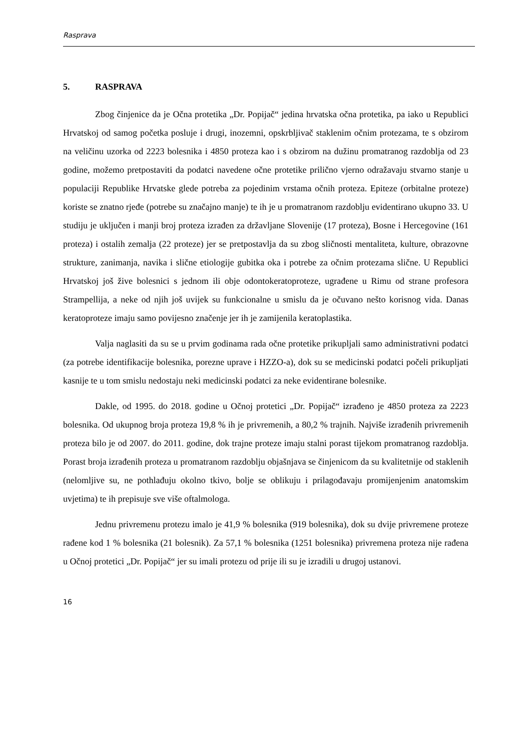Rasprava
5. RASPRAVA
Zbog činjenice da je Očna protetika „Dr. Popijač“ jedina hrvatska očna protetika, pa iako u Republici Hrvatskoj od samog početka posluje i drugi, inozemni, opskrbljivač staklenim očnim protezama, te s obzirom na veličinu uzorka od 2223 bolesnika i 4850 proteza kao i s obzirom na dužinu promatranog razdoblja od 23 godine, možemo pretpostaviti da podatci navedene očne protetike prilično vjerno odražavaju stvarno stanje u populaciji Republike Hrvatske glede potreba za pojedinim vrstama očnih proteza. Epiteze (orbitalne proteze) koriste se znatno rjeđe (potrebe su značajno manje) te ih je u promatranom razdoblju evidentirano ukupno 33. U studiju je uključen i manji broj proteza izrađen za državljane Slovenije (17 proteza), Bosne i Hercegovine (161 proteza) i ostalih zemalja (22 proteze) jer se pretpostavlja da su zbog sličnosti mentaliteta, kulture, obrazovne strukture, zanimanja, navika i slične etiologije gubitka oka i potrebe za očnim protezama slične. U Republici Hrvatskoj još žive bolesnici s jednom ili obje odontokeratoproteze, ugrađene u Rimu od strane profesora Strampellija, a neke od njih još uvijek su funkcionalne u smislu da je očuvano nešto korisnog vida. Danas keratoproteze imaju samo povijesno značenje jer ih je zamijenila keratoplastika.
Valja naglasiti da su se u prvim godinama rada očne protetike prikupljali samo administrativni podatci (za potrebe identifikacije bolesnika, porezne uprave i HZZO-a), dok su se medicinski podatci počeli prikupljati kasnije te u tom smislu nedostaju neki medicinski podatci za neke evidentirane bolesnike.
Dakle, od 1995. do 2018. godine u Očnoj protetici „Dr. Popijač“ izrađeno je 4850 proteza za 2223 bolesnika. Od ukupnog broja proteza 19,8 % ih je privremenih, a 80,2 % trajnih. Najviše izrađenih privremenih proteza bilo je od 2007. do 2011. godine, dok trajne proteze imaju stalni porast tijekom promatranog razdoblja. Porast broja izrađenih proteza u promatranom razdoblju objašnjava se činjenicom da su kvalitetnije od staklenih (nelomljive su, ne pothlađuju okolno tkivo, bolje se oblikuju i prilagođavaju promijenjenim anatomskim uvjetima) te ih prepisuje sve više oftalmologa.
Jednu privremenu protezu imalo je 41,9 % bolesnika (919 bolesnika), dok su dvije privremene proteze rađene kod 1 % bolesnika (21 bolesnik). Za 57,1 % bolesnika (1251 bolesnika) privremena proteza nije rađena u Očnoj protetici „Dr. Popijač“ jer su imali protezu od prije ili su je izradili u drugoj ustanovi.
16